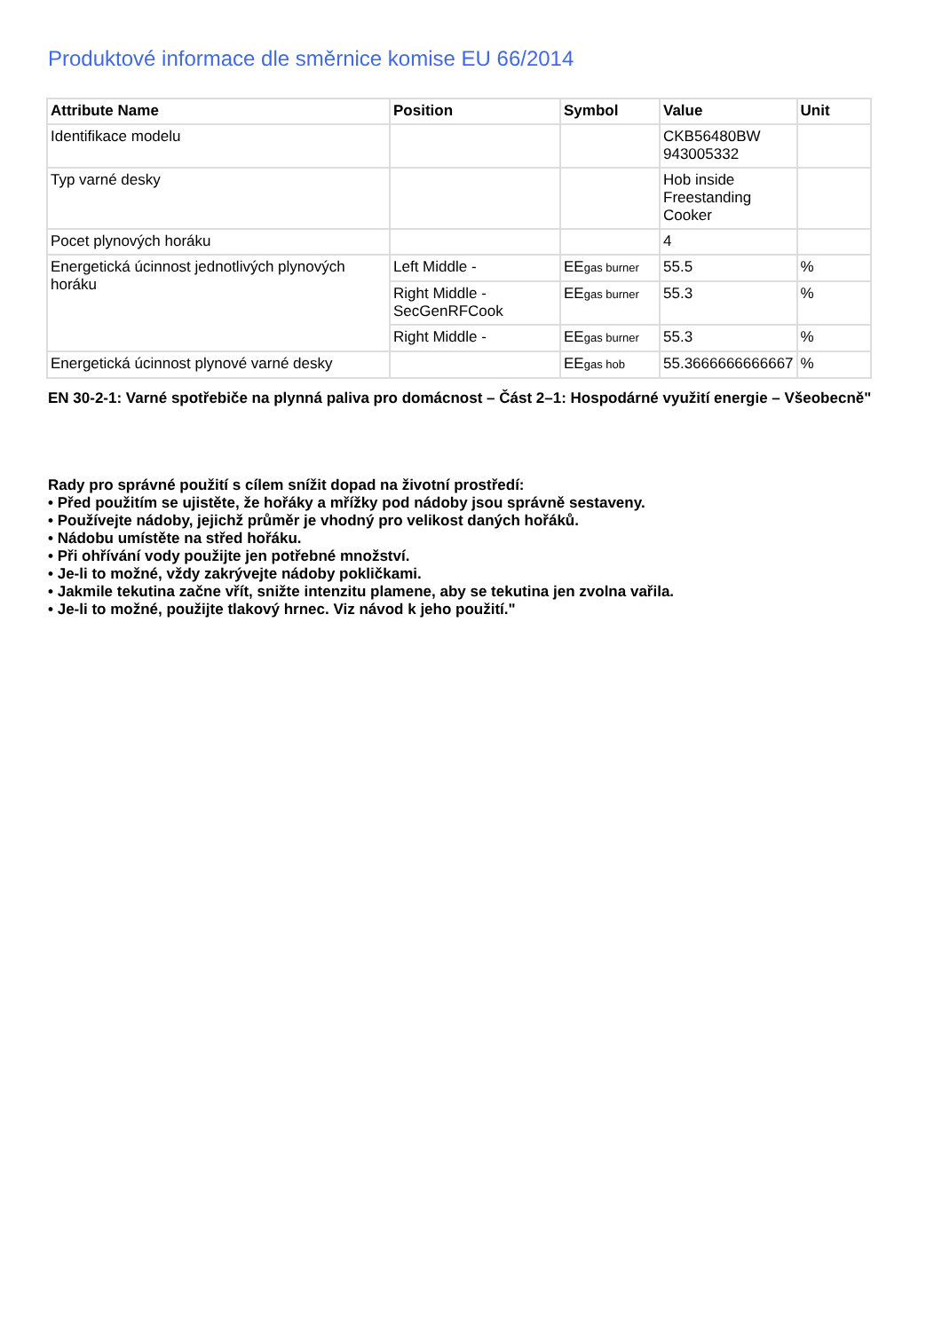Produktové informace dle směrnice komise EU 66/2014
| Attribute Name | Position | Symbol | Value | Unit |
| --- | --- | --- | --- | --- |
| Identifikace modelu | | | CKB56480BW 943005332 | |
| Typ varné desky | | | Hob inside Freestanding Cooker | |
| Pocet plynových horáku | | | 4 | |
| Energetická úcinnost jednotlivých plynových horáku | Left Middle - | EE<sub>gas burner</sub> | 55.5 | % |
| | Right Middle - SecGenRFCook | EE<sub>gas burner</sub> | 55.3 | % |
| | Right Middle - | EE<sub>gas burner</sub> | 55.3 | % |
| Energetická úcinnost plynové varné desky | | EE<sub>gas hob</sub> | 55.3666666666667 | % |
EN 30-2-1: Varné spotřebiče na plynná paliva pro domácnost – Část 2–1: Hospodárné využití energie – Všeobecně"
Rady pro správné použití s cílem snížit dopad na životní prostředí:
• Před použitím se ujistěte, že hořáky a mřížky pod nádoby jsou správně sestaveny.
• Používejte nádoby, jejichž průměr je vhodný pro velikost daných hořáků.
• Nádobu umístěte na střed hořáku.
• Při ohřívání vody použijte jen potřebné množství.
• Je-li to možné, vždy zakrývejte nádoby pokličkami.
• Jakmile tekutina začne vřít, snižte intenzitu plamene, aby se tekutina jen zvolna vařila.
• Je-li to možné, použijte tlakový hrnec. Viz návod k jeho použití."